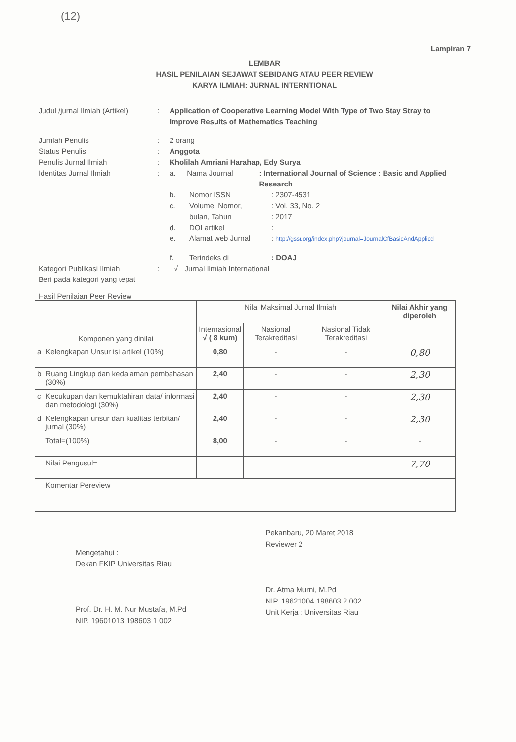(12)
Lampiran 7
LEMBAR
HASIL PENILAIAN SEJAWAT SEBIDANG ATAU PEER REVIEW
KARYA ILMIAH: JURNAL INTERNTIONAL
Judul /jurnal Ilmiah (Artikel)
: Application of Cooperative Learning Model With Type of Two Stay Stray to Improve Results of Mathematics Teaching
Jumlah Penulis : 2 orang
Status Penulis : Anggota
Penulis Jurnal Ilmiah : Kholilah Amriani Harahap, Edy Surya
Identitas Jurnal Ilmiah : a. Nama Journal: International Journal of Science : Basic and Applied Research
b. Nomor ISSN: 2307-4531
c. Volume, Nomor,: Vol. 33, No. 2
bulan, Tahun: 2017
d. DOI artikel:
e. Alamat web Jurnal: http://gssr.org/index.php?journal=JournalOfBasicAndApplied
f. Terindeks di: DOAJ
Kategori Publikasi Ilmiah
Beri pada kategori yang tepat
: √ Jurnal Ilmiah International
Hasil Penilaian Peer Review
| Komponen yang dinilai | | Nilai Maksimal Jurnal Ilmiah | | | Nilai Akhir yang diperoleh |
| --- | --- | --- | --- | --- | --- |
| | | Internasional √ ( 8 kum) | Nasional Terakreditasi | Nasional Tidak Terakreditasi | |
| a | Kelengkapan Unsur isi artikel (10%) | 0,80 | - | - | 0,80 |
| b | Ruang Lingkup dan kedalaman pembahasan (30%) | 2,40 | - | - | 2,30 |
| c | Kecukupan dan kemuktahiran data/ informasi dan metodologi (30%) | 2,40 | - | - | 2,30 |
| d | Kelengkapan unsur dan kualitas terbitan/ jurnal (30%) | 2,40 | - | - | 2,30 |
| | Total=(100%) | 8,00 | - | - | - |
| | Nilai Pengusul= | | | | 7,70 |
| | Komentar Pereview | | | | |
Mengetahui :
Dekan FKIP Universitas Riau
Prof. Dr. H. M. Nur Mustafa, M.Pd
NIP. 19601013 198603 1 002
Pekanbaru, 20 Maret 2018
Reviewer 2
Dr. Atma Murni, M.Pd
NIP. 19621004 198603 2 002
Unit Kerja : Universitas Riau